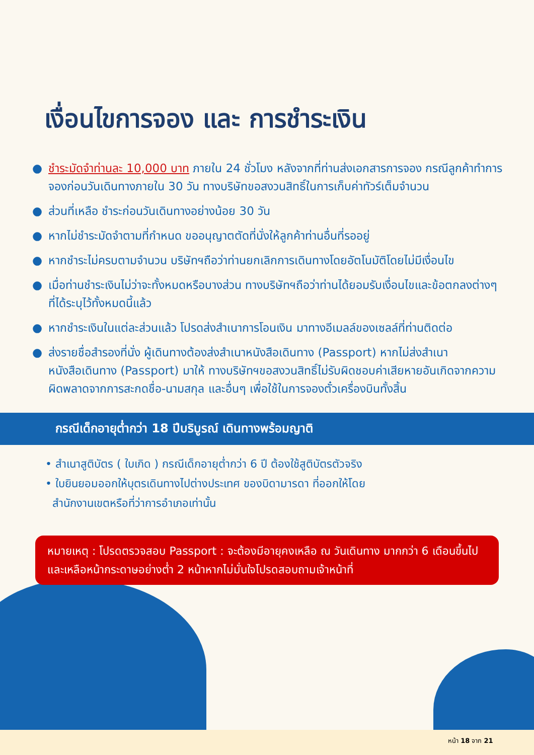เงื่อนไขการจอง และ การชำระเงิน
● ชำระมัดจำท่านละ 10,000 บาท ภายใน 24 ชั่วโมง หลังจากที่ท่านส่งเอกสารการจอง กรณีลูกค้าทำการจองก่อนวันเดินทางภายใน 30 วัน ทางบริษัทขอสงวนสิทธิ์ในการเก็บค่าทัวร์เต็มจำนวน
● ส่วนที่เหลือ ชำระก่อนวันเดินทางอย่างน้อย 30 วัน
● หากไม่ชำระมัดจำตามที่กำหนด ขออนุญาตตัดที่นั่งให้ลูกค้าท่านอื่นที่รออยู่
● หากชำระไม่ครบตามจำนวน บริษัทฯถือว่าท่านยกเลิกการเดินทางโดยอัตโนมัติโดยไม่มีเงื่อนไข
● เมื่อท่านชำระเงินไม่ว่าจะทั้งหมดหรือบางส่วน ทางบริษัทฯถือว่าท่านได้ยอมรับเงื่อนไขและข้อตกลงต่างๆที่ได้ระบุไว้ทั้งหมดนี้แล้ว
● หากชำระเงินในแต่ละส่วนแล้ว โปรดส่งสำเนาการโอนเงิน มาทางอีเมลล์ของเซลล์ที่ท่านติดต่อ
● ส่งรายชื่อสำรองที่นั่ง ผู้เดินทางต้องส่งสำเนาหนังสือเดินทาง (Passport) หากไม่ส่งสำเนาหนังสือเดินทาง (Passport) มาให้ ทางบริษัทฯขอสงวนสิทธิ์ไม่รับผิดชอบค่าเสียหายอันเกิดจากความผิดพลาดจากการสะกดชื่อ-นามสกุล และอื่นๆ เพื่อใช้ในการจองตั๋วเครื่องบินทั้งสิ้น
กรณีเด็กอายุต่ำกว่า 18 ปีบริบูรณ์ เดินทางพร้อมญาติ
• สำเนาสูติบัตร ( ใบเกิด ) กรณีเด็กอายุต่ำกว่า 6 ปี ต้องใช้สูติบัตรตัวจริง
• ใบยินยอมออกให้บุตรเดินทางไปต่างประเทศ ของบิดามารดา ที่ออกให้โดย
สำนักงานเขตหรือที่ว่าการอำเภอเท่านั้น
หมายเหตุ : โปรดตรวจสอบ Passport : จะต้องมีอายุคงเหลือ ณ วันเดินทาง มากกว่า 6 เดือนขึ้นไป และเหลือหน้ากระดาษอย่างต่ำ 2 หน้าหากไม่มั่นใจโปรดสอบถามเจ้าหน้าที่
หน้า 18 จาก 21